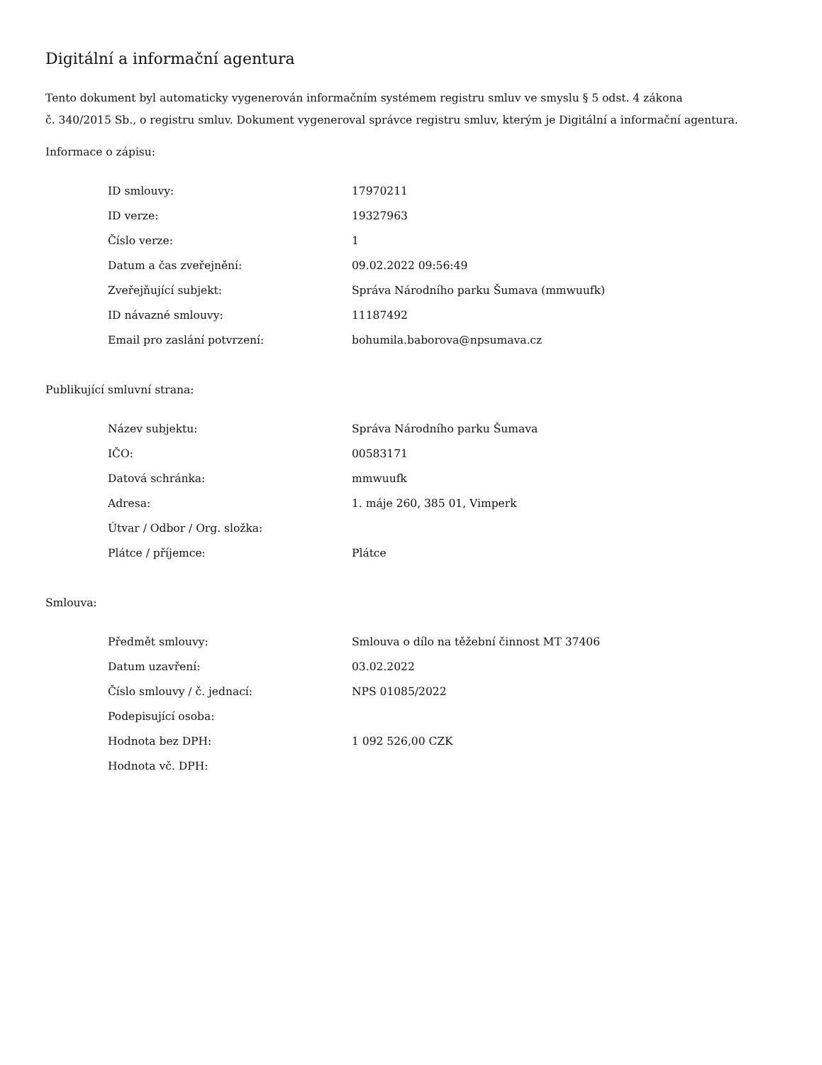Digitální a informační agentura
Tento dokument byl automaticky vygenerován informačním systémem registru smluv ve smyslu § 5 odst. 4 zákona
č. 340/2015 Sb., o registru smluv. Dokument vygeneroval správce registru smluv, kterým je Digitální a informační agentura.
Informace o zápisu:
| ID smlouvy: | 17970211 |
| ID verze: | 19327963 |
| Číslo verze: | 1 |
| Datum a čas zveřejnění: | 09.02.2022 09:56:49 |
| Zveřejňující subjekt: | Správa Národního parku Šumava (mmwuufk) |
| ID návazné smlouvy: | 11187492 |
| Email pro zaslání potvrzení: | bohumila.baborova@npsumava.cz |
Publikující smluvní strana:
| Název subjektu: | Správa Národního parku Šumava |
| IČO: | 00583171 |
| Datová schránka: | mmwuufk |
| Adresa: | 1. máje 260, 385 01, Vimperk |
| Útvar / Odbor / Org. složka: | |
| Plátce / příjemce: | Plátce |
Smlouva:
| Předmět smlouvy: | Smlouva o dílo na těžební činnost MT 37406 |
| Datum uzavření: | 03.02.2022 |
| Číslo smlouvy / č. jednací: | NPS 01085/2022 |
| Podepisující osoba: | |
| Hodnota bez DPH: | 1 092 526,00 CZK |
| Hodnota vč. DPH: | |